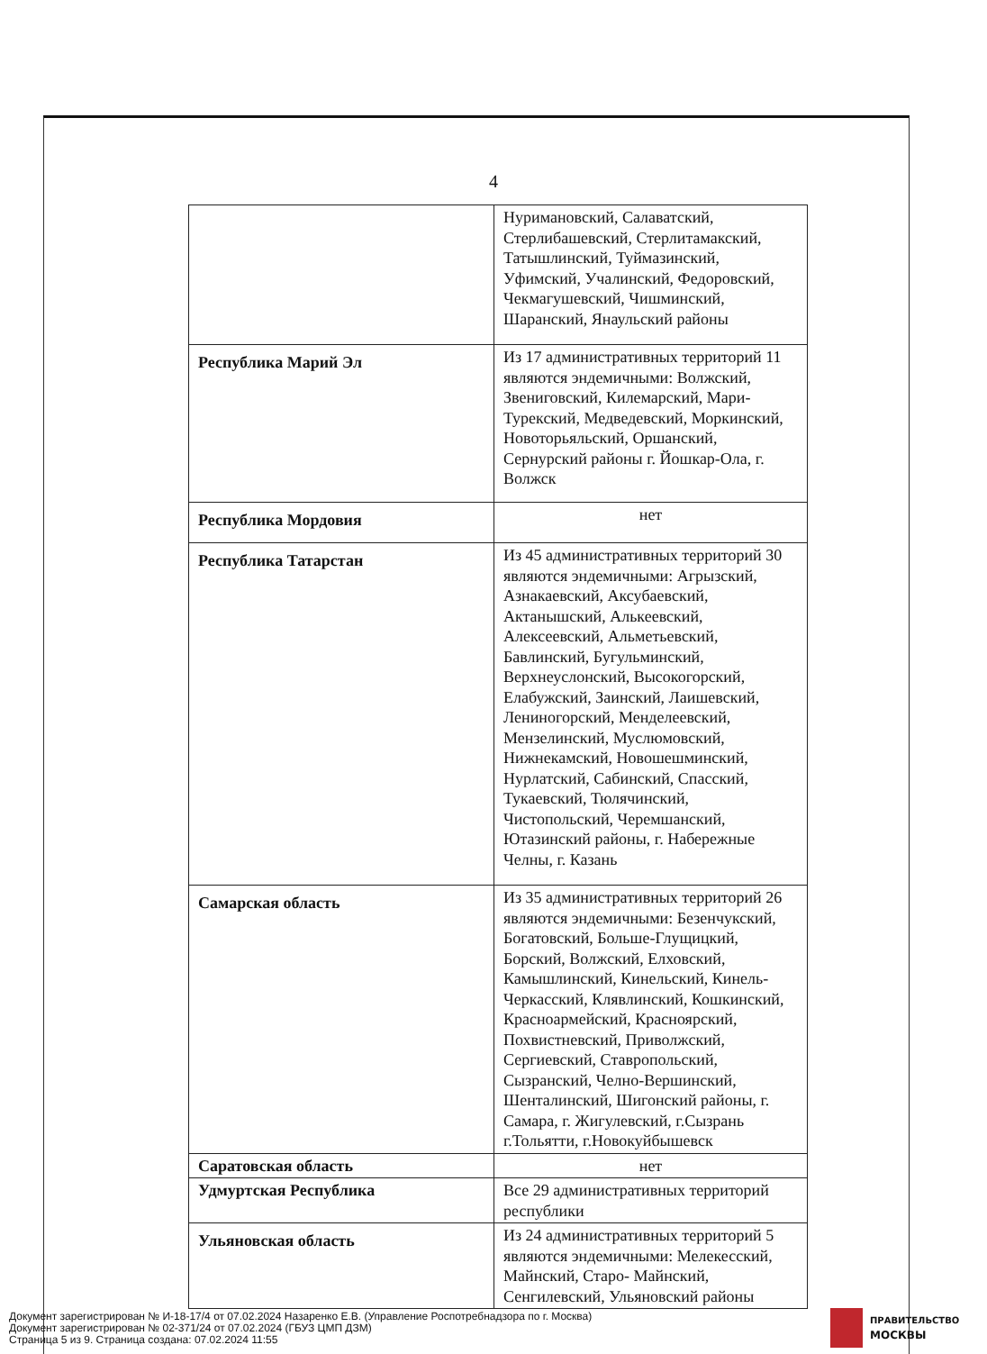4
| | Нуримановский, Салаватский, Стерлибашевский, Стерлитамакский, Татышлинский, Туймазинский, Уфимский, Учалинский, Федоровский, Чекмагушевский, Чишминский, Шаранский, Янаульский районы |
| Республика Марий Эл | Из 17 административных территорий 11 являются эндемичными: Волжский, Звениговский, Килемарский, Мари-Турекский, Медведевский, Моркинский, Новоторьяльский, Оршанский, Сернурский районы г. Йошкар-Ола, г. Волжск |
| Республика Мордовия | нет |
| Республика Татарстан | Из 45 административных территорий 30 являются эндемичными: Агрызский, Азнакаевский, Аксубаевский, Актанышский, Алькеевский, Алексеевский, Альметьевский, Бавлинский, Бугульминский, Верхнеуслонский, Высокогорский, Елабужский, Заинский, Лаишевский, Лениногорский, Менделеевский, Мензелинский, Муслюмовский, Нижнекамский, Новошешминский, Нурлатский, Сабинский, Спасский, Тукаевский, Тюлячинский, Чистопольский, Черемшанский, Ютазинский районы, г. Набережные Челны, г. Казань |
| Самарская область | Из 35 административных территорий 26 являются эндемичными: Безенчукский, Богатовский, Больше-Глущицкий, Борский, Волжский, Елховский, Камышлинский, Кинельский, Кинель-Черкасский, Клявлинский, Кошкинский, Красноармейский, Красноярский, Похвистневский, Приволжский, Сергиевский, Ставропольский, Сызранский, Челно-Вершинский, Шенталинский, Шигонский районы, г. Самара, г. Жигулевский, г.Сызрань г.Тольятти, г.Новокуйбышевск |
| Саратовская область | нет |
| Удмуртская Республика | Все 29 административных территорий республики |
| Ульяновская область | Из 24 административных территорий 5 являются эндемичными: Мелекесский, Майнский, Старо- Майнский, Сенгилевский, Ульяновский районы |
Документ зарегистрирован № И-18-17/4 от 07.02.2024 Назаренко Е.В. (Управление Роспотребнадзора по г. Москва)
Документ зарегистрирован № 02-371/24 от 07.02.2024 (ГБУЗ ЦМП ДЗМ)
Страница 5 из 9. Страница создана: 07.02.2024 11:55
ПРАВИТЕЛЬСТВО
МОСКВЫ